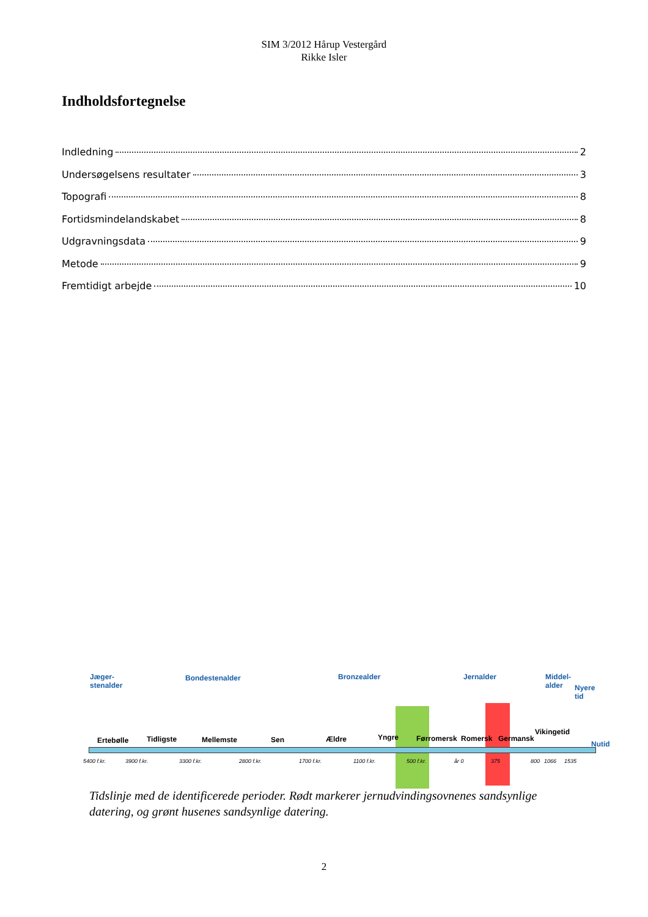SIM 3/2012 Hårup Vestergård
Rikke Isler
Indholdsfortegnelse
Indledning 2
Undersøgelsens resultater 3
Topografi 8
Fortidsmindelandskabet 8
Udgravningsdata 9
Metode 9
Fremtidigt arbejde 10
Jæger-
stenalder
Bondestenalder Bronzealder Jernalder
Middel-
alder
Nyere
tid
Ertebølle Tidligste Mellemste Sen Ældre Yngre Førromersk Romersk Germansk
Vikingetid
Nutid
5400 f.kr. 3900 f.kr. 3300 f.kr. 2800 f.kr. 1700 f.kr. 1100 f.kr. 500 f.kr. år 0 375 800 1066 1535
Tidslinje med de identificerede perioder. Rødt markerer jernudvindingsovnenes sandsynlige datering, og grønt husenes sandsynlige datering.
2